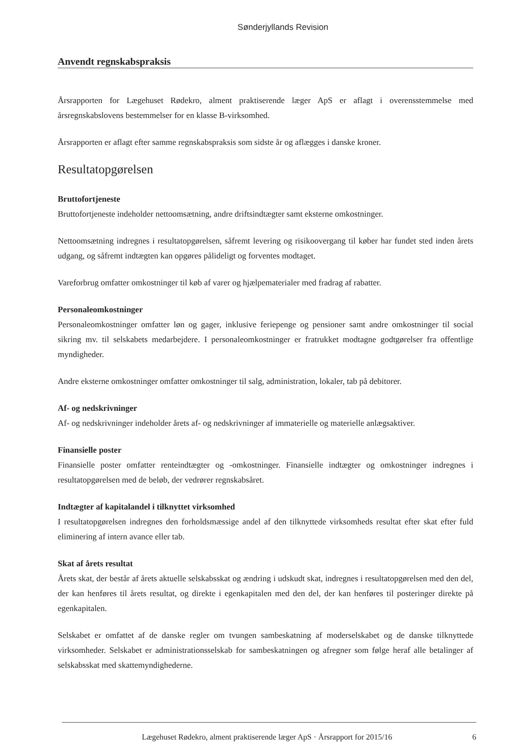Sønderjyllands Revision
Anvendt regnskabspraksis
Årsrapporten for Lægehuset Rødekro, alment praktiserende læger ApS er aflagt i overensstemmelse med årsregnskabslovens bestemmelser for en klasse B-virksomhed.
Årsrapporten er aflagt efter samme regnskabspraksis som sidste år og aflægges i danske kroner.
Resultatopgørelsen
Bruttofortjeneste
Bruttofortjeneste indeholder nettoomsætning, andre driftsindtægter samt eksterne omkostninger.
Nettoomsætning indregnes i resultatopgørelsen, såfremt levering og risikoovergang til køber har fundet sted inden årets udgang, og såfremt indtægten kan opgøres pålideligt og forventes modtaget.
Vareforbrug omfatter omkostninger til køb af varer og hjælpematerialer med fradrag af rabatter.
Personaleomkostninger
Personaleomkostninger omfatter løn og gager, inklusive feriepenge og pensioner samt andre omkostninger til social sikring mv. til selskabets medarbejdere. I personaleomkostninger er fratrukket modtagne godtgørelser fra offentlige myndigheder.
Andre eksterne omkostninger omfatter omkostninger til salg, administration, lokaler, tab på debitorer.
Af- og nedskrivninger
Af- og nedskrivninger indeholder årets af- og nedskrivninger af immaterielle og materielle anlægsaktiver.
Finansielle poster
Finansielle poster omfatter renteindtægter og -omkostninger. Finansielle indtægter og omkostninger indregnes i resultatopgørelsen med de beløb, der vedrører regnskabsåret.
Indtægter af kapitalandel i tilknyttet virksomhed
I resultatopgørelsen indregnes den forholdsmæssige andel af den tilknyttede virksomheds resultat efter skat efter fuld eliminering af intern avance eller tab.
Skat af årets resultat
Årets skat, der består af årets aktuelle selskabsskat og ændring i udskudt skat, indregnes i resultatopgørelsen med den del, der kan henføres til årets resultat, og direkte i egenkapitalen med den del, der kan henføres til posteringer direkte på egenkapitalen.
Selskabet er omfattet af de danske regler om tvungen sambeskatning af moderselskabet og de danske tilknyttede virksomheder. Selskabet er administrationsselskab for sambeskatningen og afregner som følge heraf alle betalinger af selskabsskat med skattemyndighederne.
Lægehuset Rødekro, alment praktiserende læger ApS · Årsrapport for 2015/16 6